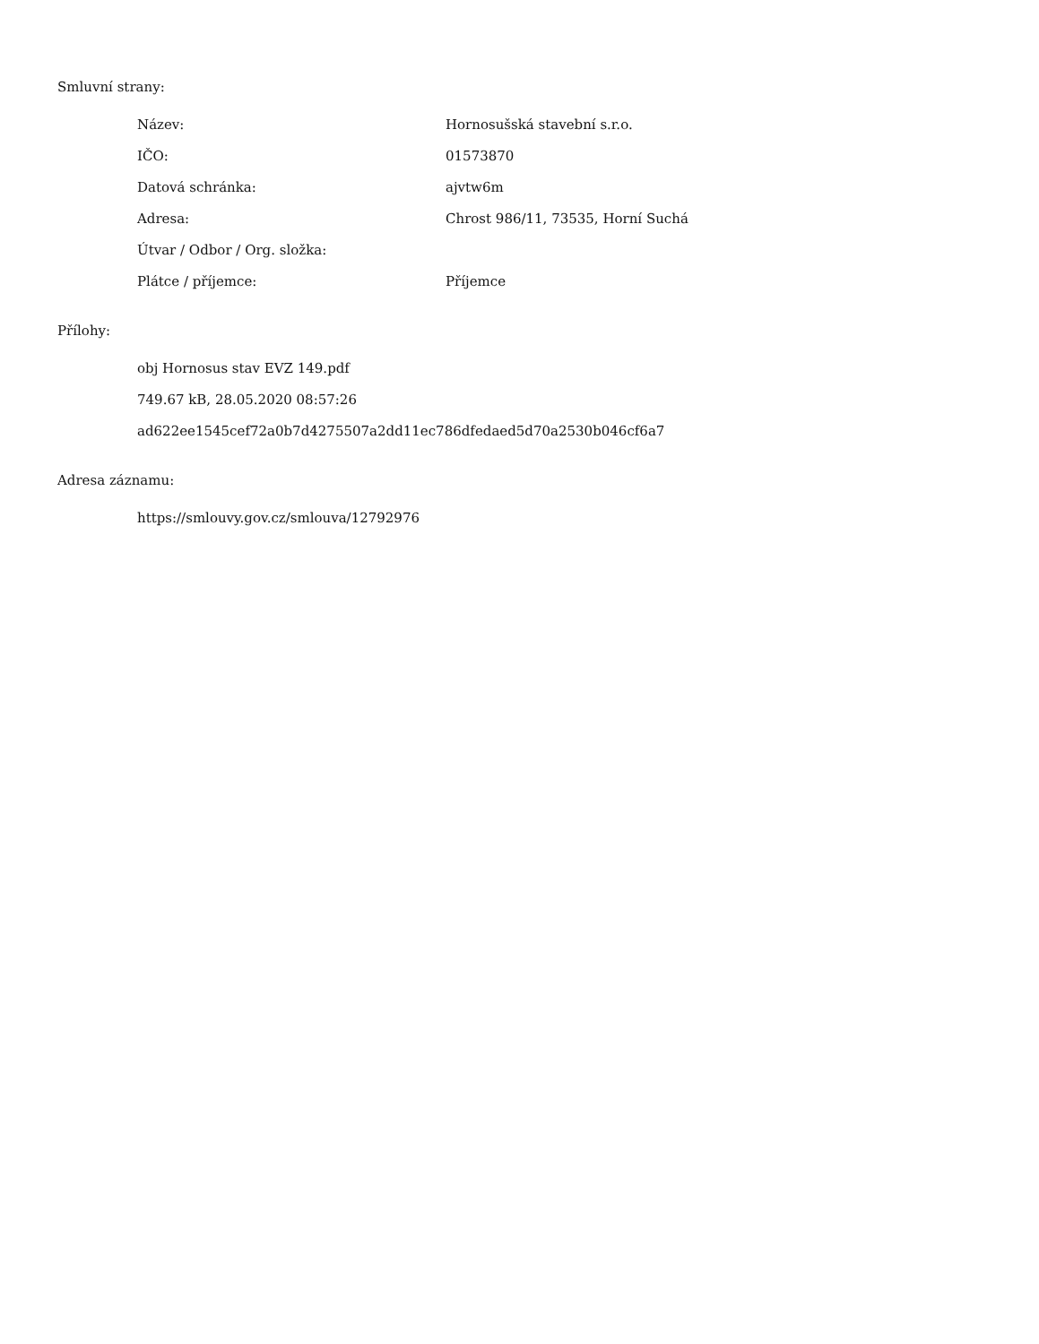Smluvní strany:
| Název: | Hornosušská stavební s.r.o. |
| IČO: | 01573870 |
| Datová schránka: | ajvtw6m |
| Adresa: | Chrost 986/11, 73535, Horní Suchá |
| Útvar / Odbor / Org. složka: | |
| Plátce / příjemce: | Příjemce |
Přílohy:
obj Hornosus stav EVZ 149.pdf
749.67 kB, 28.05.2020 08:57:26
ad622ee1545cef72a0b7d4275507a2dd11ec786dfedaed5d70a2530b046cf6a7
Adresa záznamu:
https://smlouvy.gov.cz/smlouva/12792976